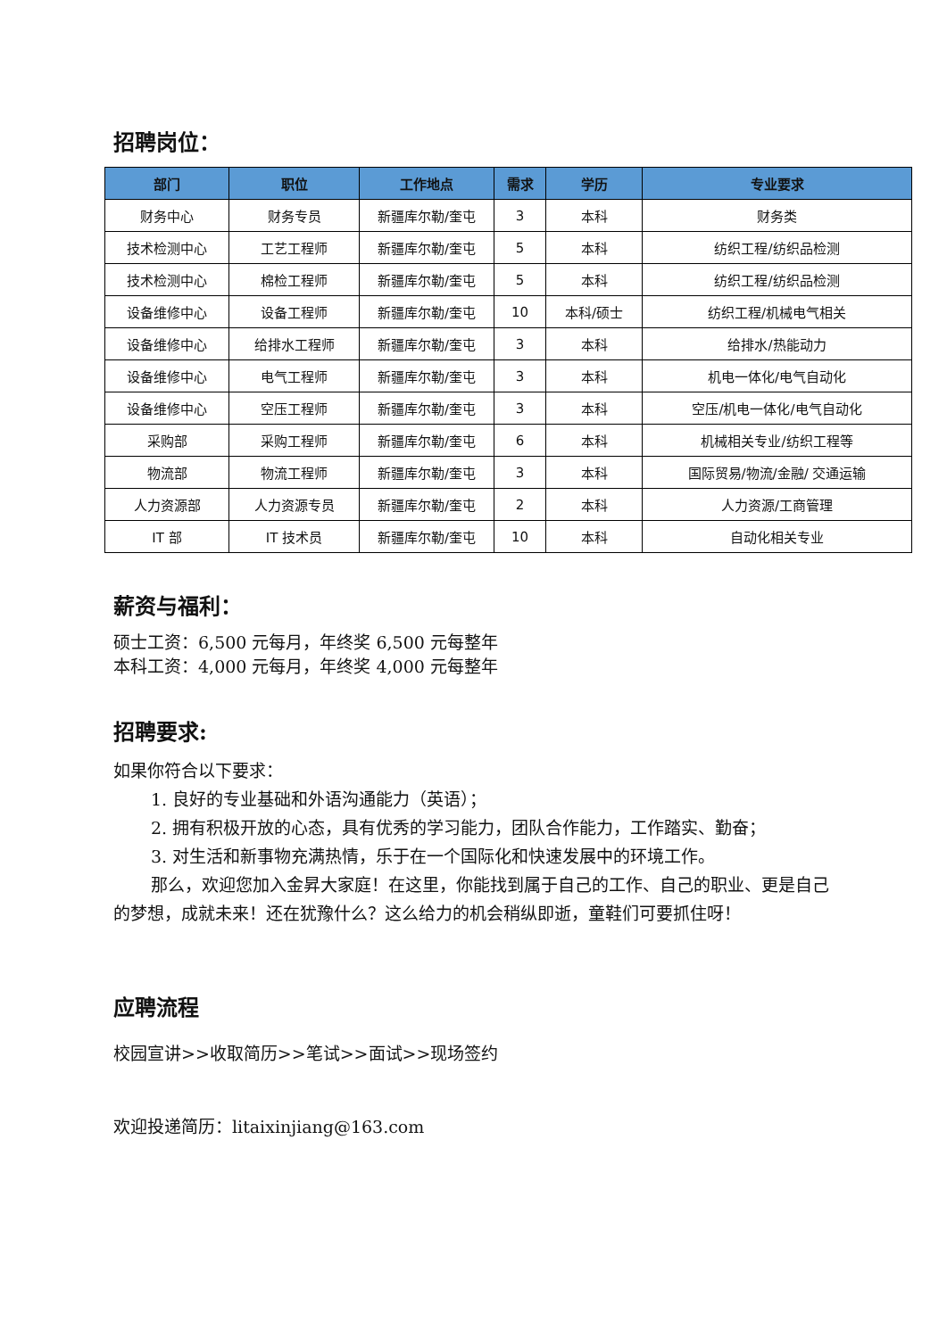招聘岗位：
| 部门 | 职位 | 工作地点 | 需求 | 学历 | 专业要求 |
| --- | --- | --- | --- | --- | --- |
| 财务中心 | 财务专员 | 新疆库尔勒/奎屯 | 3 | 本科 | 财务类 |
| 技术检测中心 | 工艺工程师 | 新疆库尔勒/奎屯 | 5 | 本科 | 纺织工程/纺织品检测 |
| 技术检测中心 | 棉检工程师 | 新疆库尔勒/奎屯 | 5 | 本科 | 纺织工程/纺织品检测 |
| 设备维修中心 | 设备工程师 | 新疆库尔勒/奎屯 | 10 | 本科/硕士 | 纺织工程/机械电气相关 |
| 设备维修中心 | 给排水工程师 | 新疆库尔勒/奎屯 | 3 | 本科 | 给排水/热能动力 |
| 设备维修中心 | 电气工程师 | 新疆库尔勒/奎屯 | 3 | 本科 | 机电一体化/电气自动化 |
| 设备维修中心 | 空压工程师 | 新疆库尔勒/奎屯 | 3 | 本科 | 空压/机电一体化/电气自动化 |
| 采购部 | 采购工程师 | 新疆库尔勒/奎屯 | 6 | 本科 | 机械相关专业/纺织工程等 |
| 物流部 | 物流工程师 | 新疆库尔勒/奎屯 | 3 | 本科 | 国际贸易/物流/金融/ 交通运输 |
| 人力资源部 | 人力资源专员 | 新疆库尔勒/奎屯 | 2 | 本科 | 人力资源/工商管理 |
| IT 部 | IT 技术员 | 新疆库尔勒/奎屯 | 10 | 本科 | 自动化相关专业 |
薪资与福利：
硕士工资：6,500 元每月，年终奖 6,500 元每整年
本科工资：4,000 元每月，年终奖 4,000 元每整年
招聘要求:
如果你符合以下要求：
1. 良好的专业基础和外语沟通能力（英语）；
2. 拥有积极开放的心态，具有优秀的学习能力，团队合作能力，工作踏实、勤奋；
3. 对生活和新事物充满热情，乐于在一个国际化和快速发展中的环境工作。
那么，欢迎您加入金昇大家庭！在这里，你能找到属于自己的工作、自己的职业、更是自己的梦想，成就未来！还在犹豫什么？这么给力的机会稍纵即逝，童鞋们可要抓住呀！
应聘流程
校园宣讲>>收取简历>>笔试>>面试>>现场签约
欢迎投递简历：litaixinjiang@163.com